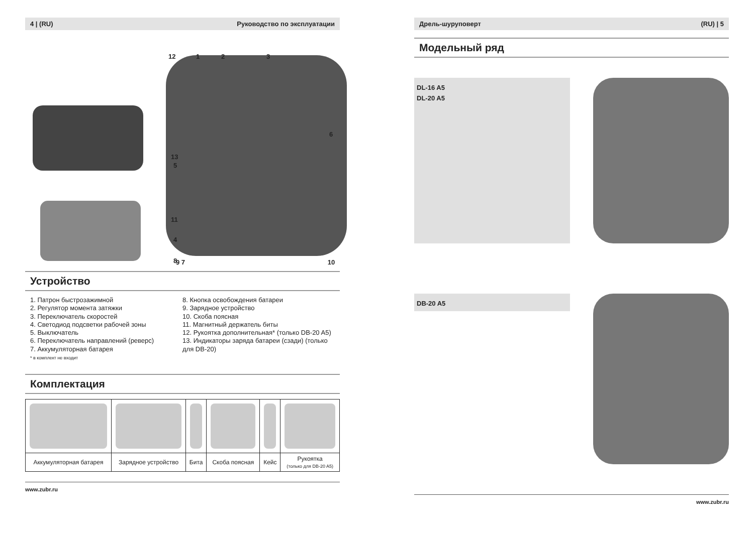4 | (RU) Руководство по эксплуатации
12 1 2 3
6
13
5
11
4
8
9 7 10
Устройство
1. Патрон быстрозажимной
2. Регулятор момента затяжки
3. Переключатель скоростей
4. Светодиод подсветки рабочей зоны
5. Выключатель
6. Переключатель направлений (реверс)
7. Аккумуляторная батарея
* в комплект не входит
8. Кнопка освобождения батареи
9. Зарядное устройство
10. Скоба поясная
11. Магнитный держатель биты
12. Рукоятка дополнительная* (только DB-20 A5)
13. Индикаторы заряда батареи (сзади) (только для DB-20)
Комплектация
| Аккумуляторная батарея | Зарядное устройство | Бита | Скоба поясная | Кейс | Рукоятка (только для DB-20 A5) |
www.zubr.ru
Дрель-шуруповерт (RU) | 5
Модельный ряд
DL-16 A5
DL-20 A5
DB-20 A5
www.zubr.ru